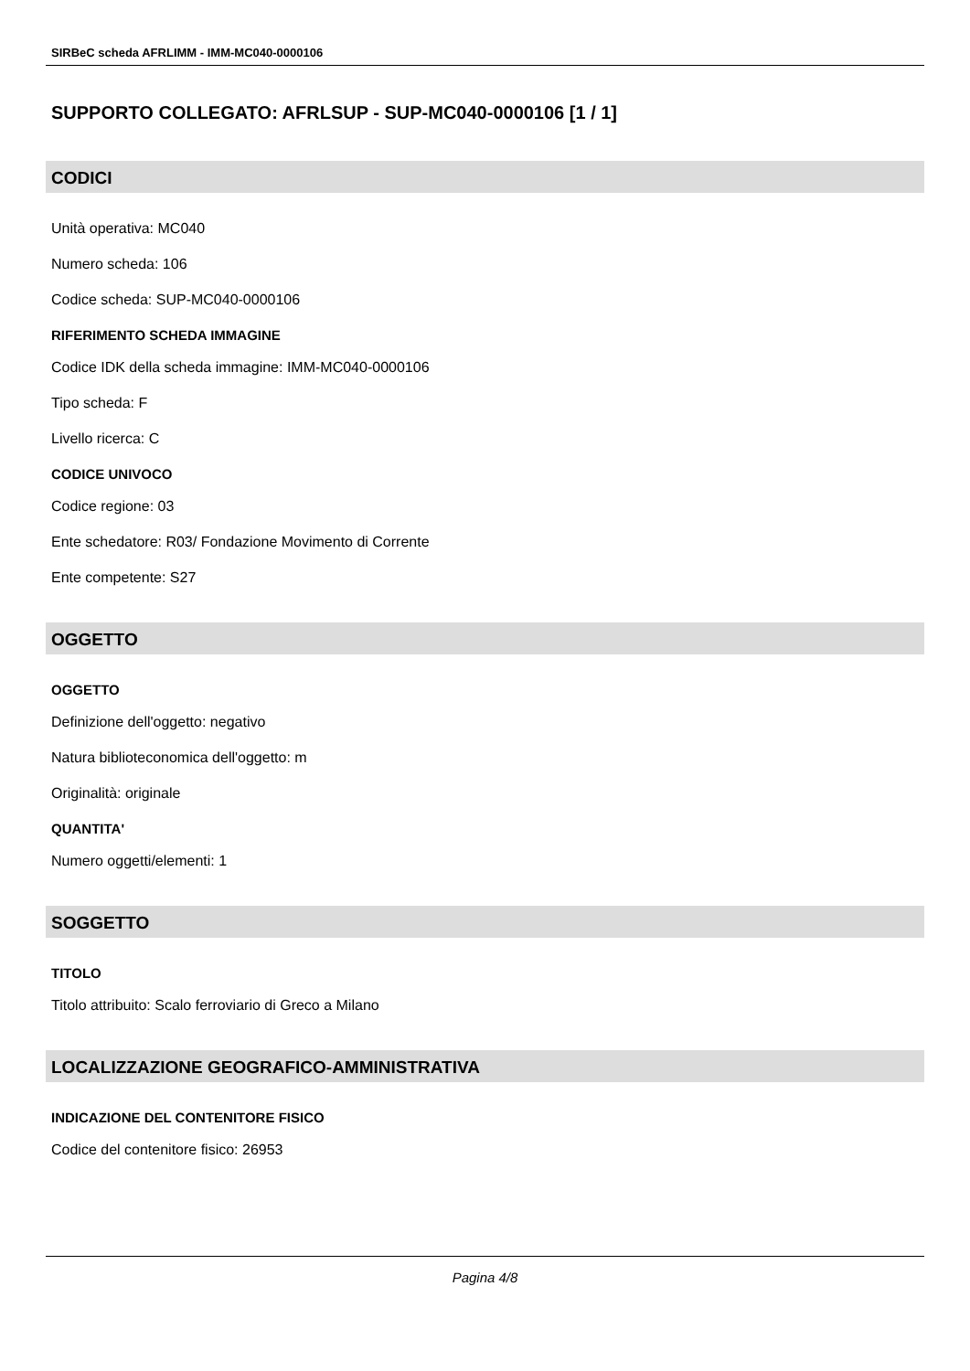SIRBeC scheda AFRLIMM - IMM-MC040-0000106
SUPPORTO COLLEGATO: AFRLSUP - SUP-MC040-0000106 [1 / 1]
CODICI
Unità operativa: MC040
Numero scheda: 106
Codice scheda: SUP-MC040-0000106
RIFERIMENTO SCHEDA IMMAGINE
Codice IDK della scheda immagine: IMM-MC040-0000106
Tipo scheda: F
Livello ricerca: C
CODICE UNIVOCO
Codice regione: 03
Ente schedatore: R03/ Fondazione Movimento di Corrente
Ente competente: S27
OGGETTO
OGGETTO
Definizione dell'oggetto: negativo
Natura biblioteconomica dell'oggetto: m
Originalità: originale
QUANTITA'
Numero oggetti/elementi: 1
SOGGETTO
TITOLO
Titolo attribuito: Scalo ferroviario di Greco a Milano
LOCALIZZAZIONE GEOGRAFICO-AMMINISTRATIVA
INDICAZIONE DEL CONTENITORE FISICO
Codice del contenitore fisico: 26953
Pagina 4/8